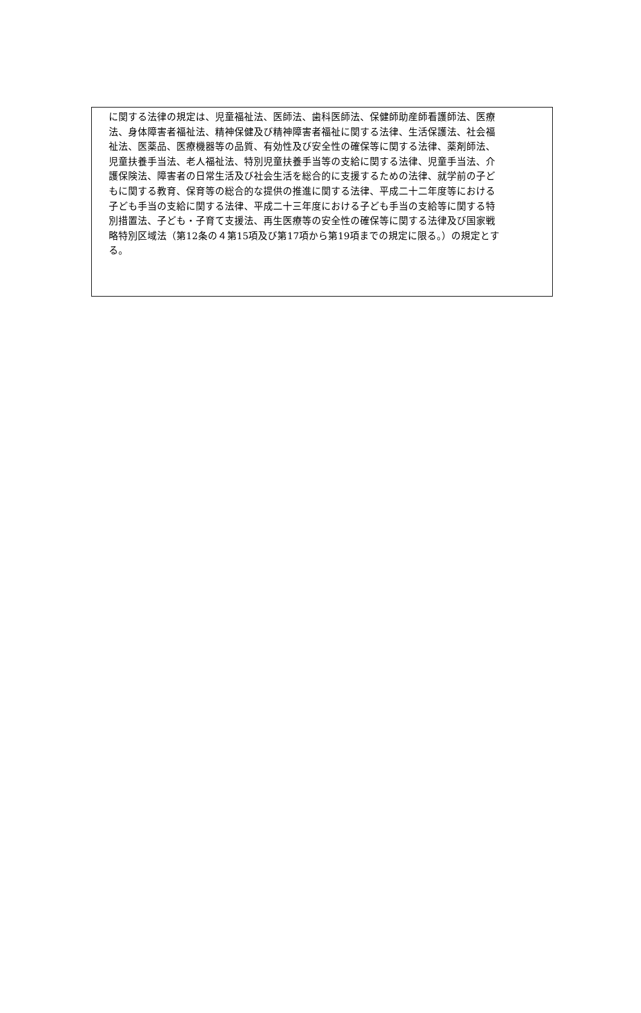に関する法律の規定は、児童福祉法、医師法、歯科医師法、保健師助産師看護師法、医療
法、身体障害者福祉法、精神保健及び精神障害者福祉に関する法律、生活保護法、社会福
祉法、医薬品、医療機器等の品質、有効性及び安全性の確保等に関する法律、薬剤師法、
児童扶養手当法、老人福祉法、特別児童扶養手当等の支給に関する法律、児童手当法、介
護保険法、障害者の日常生活及び社会生活を総合的に支援するための法律、就学前の子ど
もに関する教育、保育等の総合的な提供の推進に関する法律、平成二十二年度等における
子ども手当の支給に関する法律、平成二十三年度における子ども手当の支給等に関する特
別措置法、子ども・子育て支援法、再生医療等の安全性の確保等に関する法律及び国家戦
略特別区域法（第12条の４第15項及び第17項から第19項までの規定に限る。）の規定とす
る。